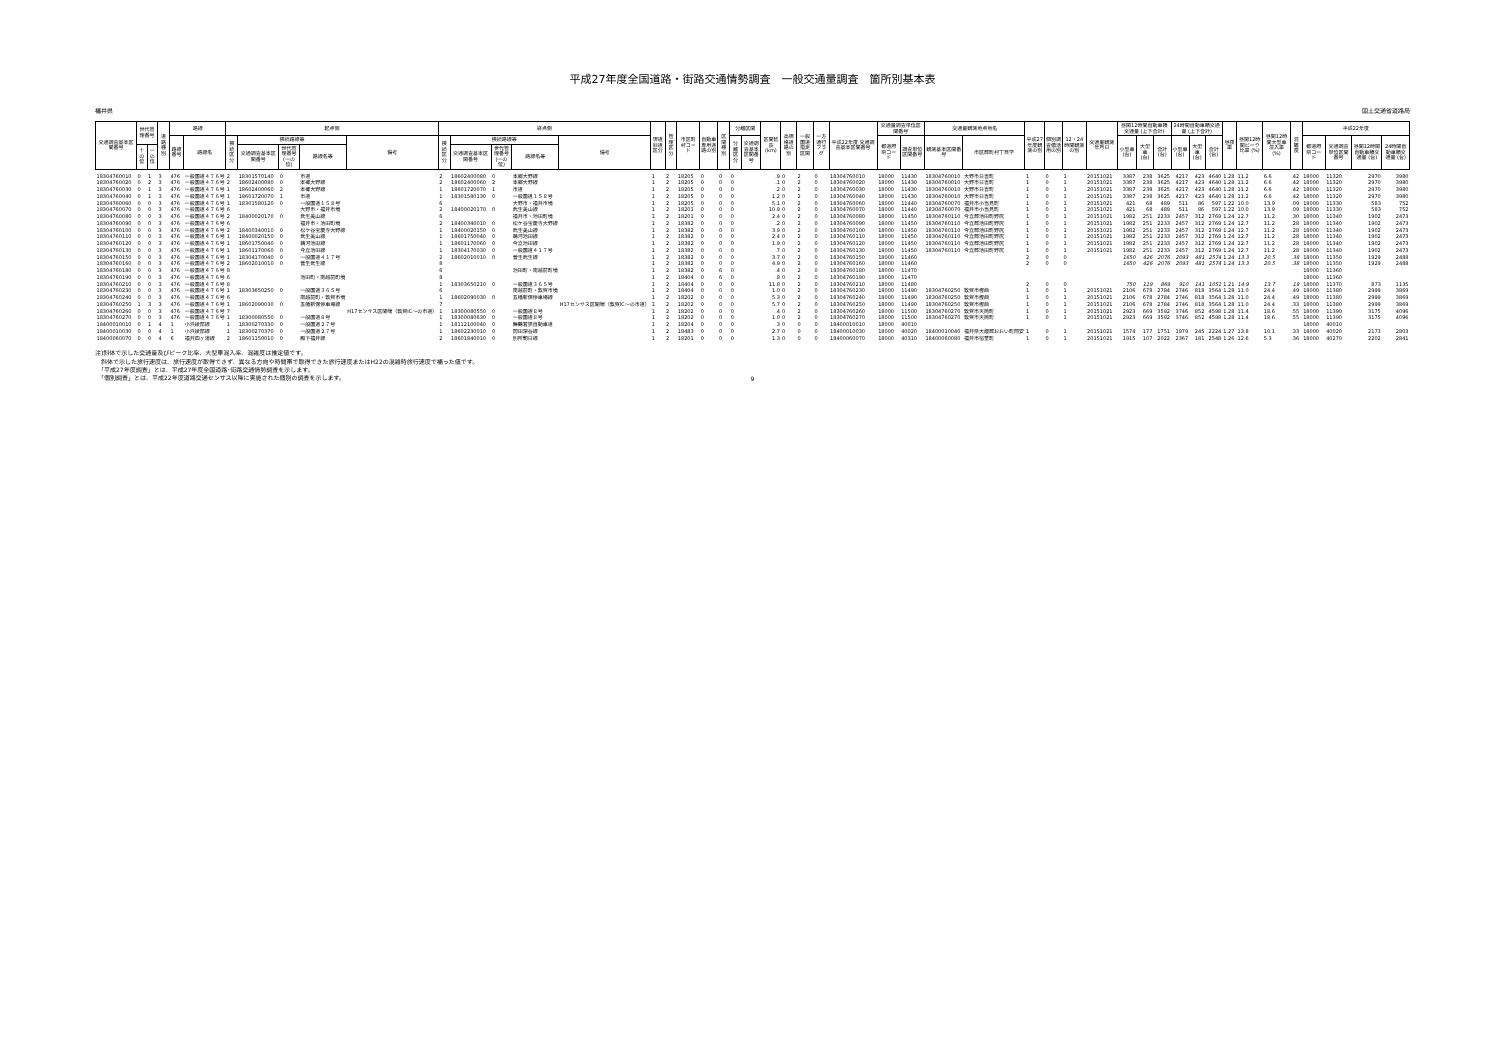平成27年度全国道路・街路交通情勢調査　一般交通量調査　箇所別基本表
福井県 国土交通省道路局
| 交通調査基本区間番号 | 世代管理番号 | | 道路種別 | 路線 | | 起点側 | | | | | 終点側 | | | | | 現道旧道区分 | 管理区分 | 市区町村コード | 自動車専用道路の別 | 区間種別 | 分離区間 | | 区間延長 (km) | 高規格道路の別 | 一般国道指定区間 | 一方通行フラグ | 平成22年度 交通調査基本区間番号 | 交通量調査単位区間番号 | | 交通量観測地点地名 | | 平成27年度観測の別 | 個別調査値活用の別 | 12・24時間観測の別 | 交通量観測年月日 | 昼間12時間自動車類交通量 (上下合計) | | | 24時間自動車類交通量 (上下合計) | | | 昼夜率 | 昼間12時間ピーク比率 (%) | 昼間12時間大型車混入率 (%) | 混雑度 | 平成22年度 | | | |
| --- | --- | --- | --- | --- | --- | --- | --- | --- | --- | --- | --- | --- | --- | --- | --- | --- | --- | --- | --- | --- | --- | --- | --- | --- | --- | --- | --- | --- | --- | --- | --- | --- | --- | --- | --- | --- | --- | --- | --- | --- | --- | --- | --- | --- | --- | --- | --- | --- | --- |
| | | | | 路線番号 | 路線名 | 接続区分 | 接続路線等 | | | 備考 | 接続区分 | 接続路線等 | | | 備考 | | | | | | 分離区分 | 交通調査基本区間番号 | | | | | | 都道府県コード | 調査単位区間番号 | 観測基本区間番号 | 市区郡町村丁目字 | | | | | 小型車 (台) | 大型車 (台) | 合計 (台) | 小型車 (台) | 大型車 (台) | 合計 (台) | | | | | 都道府県コード | 交通調査単位区間番号 | 昼間12時間自動車類交通量 (台) | 24時間自動車類交通量 (台) |
| | 十の位 | 一の位 | | | | | 交通調査基本区間番号 | 世代管理番号(一の位) | 路線名等 | | | 交通調査基本区間番号 | 世代管理番号(一の位) | 路線名等 | | | | | | | | | | | | | | | | | | | | | | | | | | | | | | | | | | | |
| 18304760010 | 0 | 1 | 3 | 476 | 一般国道４７６号 | 2 | 18301570140 | 0 | 市道 | | 2 | 18602400080 | 0 | 本郷大野線 | | 1 | 2 | 18205 | 0 | 0 | 0 | | .9 | 0 | 2 | 0 | 18304760010 | 18000 | 11430 | 18304760010 | 大野市日吉町 | 1 | 0 | 1 | 20151021 | 3387 | 238 | 3625 | 4217 | 423 | 4640 | 1.28 | 11.2 | 6.6 | .42 | 18000 | 11320 | 2970 | 3980 |
| 18304760020 | 0 | 2 | 3 | 476 | 一般国道４７６号 | 2 | 18602400080 | 0 | 本郷大野線 | | 2 | 18602400060 | 2 | 本郷大野線 | | 1 | 2 | 18205 | 0 | 0 | 0 | | .1 | 0 | 2 | 0 | 18304760020 | 18000 | 11430 | 18304760010 | 大野市日吉町 | 1 | 0 | 1 | 20151021 | 3387 | 238 | 3625 | 4217 | 423 | 4640 | 1.28 | 11.2 | 6.6 | .42 | 18000 | 11320 | 2970 | 3980 |
| 18304760030 | 0 | 1 | 3 | 476 | 一般国道４７６号 | 1 | 18602400060 | 2 | 本郷大野線 | | 1 | 18601720070 | 1 | 市道 | | 1 | 2 | 18205 | 0 | 0 | 0 | | .2 | 0 | 2 | 0 | 18304760030 | 18000 | 11430 | 18304760010 | 大野市日吉町 | 1 | 0 | 1 | 20151021 | 3387 | 238 | 3625 | 4217 | 423 | 4640 | 1.28 | 11.2 | 6.6 | .42 | 18000 | 11320 | 2970 | 3980 |
| 18304760040 | 0 | 1 | 3 | 476 | 一般国道４７６号 | 1 | 18601720070 | 1 | 市道 | | 1 | 18301580130 | 0 | 一般国道１５８号 | | 1 | 2 | 18205 | 0 | 0 | 0 | | 1.2 | 0 | 2 | 0 | 18304760040 | 18000 | 11430 | 18304760010 | 大野市日吉町 | 1 | 0 | 1 | 20151021 | 3387 | 238 | 3625 | 4217 | 423 | 4640 | 1.28 | 11.2 | 6.6 | .42 | 18000 | 11320 | 2970 | 3980 |
| 18304760060 | 0 | 0 | 3 | 476 | 一般国道４７６号 | 1 | 18301580120 | 0 | 一般国道１５８号 | | 6 | | | 大野市・福井市境 | | 1 | 2 | 18205 | 0 | 0 | 0 | | 5.1 | 0 | 2 | 0 | 18304760060 | 18000 | 11440 | 18304760070 | 福井市小当見町 | 1 | 0 | 1 | 20151021 | 421 | 68 | 489 | 511 | 86 | 597 | 1.22 | 10.0 | 13.9 | .09 | 18000 | 11330 | 583 | 752 |
| 18304760070 | 0 | 0 | 3 | 476 | 一般国道４７６号 | 6 | | | 大野市・福井市境 | | 2 | 18400020170 | 0 | 武生美山線 | | 1 | 2 | 18201 | 0 | 0 | 0 | | 10.9 | 0 | 2 | 0 | 18304760070 | 18000 | 11440 | 18304760070 | 福井市小当見町 | 1 | 0 | 1 | 20151021 | 421 | 68 | 489 | 511 | 86 | 597 | 1.22 | 10.0 | 13.9 | .09 | 18000 | 11330 | 583 | 752 |
| 18304760080 | 0 | 0 | 3 | 476 | 一般国道４７６号 | 2 | 18400020170 | 0 | 武生美山線 | | 6 | | | 福井市・池田町境 | | 1 | 2 | 18201 | 0 | 0 | 0 | | 2.4 | 0 | 2 | 0 | 18304760080 | 18000 | 11450 | 18304760110 | 今立郡池田町野尻 | 1 | 0 | 1 | 20151021 | 1982 | 251 | 2233 | 2457 | 312 | 2769 | 1.24 | 12.7 | 11.2 | .30 | 18000 | 11340 | 1902 | 2473 |
| 18304760090 | 0 | 0 | 3 | 476 | 一般国道４７６号 | 6 | | | 福井市・池田町境 | | 2 | 18400340010 | 0 | 松ケ谷宝慶寺大野線 | | 1 | 2 | 18382 | 0 | 0 | 0 | | .2 | 0 | 2 | 0 | 18304760090 | 18000 | 11450 | 18304760110 | 今立郡池田町野尻 | 1 | 0 | 1 | 20151021 | 1982 | 251 | 2233 | 2457 | 312 | 2769 | 1.24 | 12.7 | 11.2 | .28 | 18000 | 11340 | 1902 | 2473 |
| 18304760100 | 0 | 0 | 3 | 476 | 一般国道４７６号 | 2 | 18400340010 | 0 | 松ケ谷宝慶寺大野線 | | 1 | 18400020150 | 0 | 武生美山線 | | 1 | 2 | 18382 | 0 | 0 | 0 | | 3.9 | 0 | 2 | 0 | 18304760100 | 18000 | 11450 | 18304760110 | 今立郡池田町野尻 | 1 | 0 | 1 | 20151021 | 1982 | 251 | 2233 | 2457 | 312 | 2769 | 1.24 | 12.7 | 11.2 | .28 | 18000 | 11340 | 1902 | 2473 |
| 18304760110 | 0 | 0 | 3 | 476 | 一般国道４７６号 | 1 | 18400020150 | 0 | 武生美山線 | | 1 | 18601750040 | 0 | 鵜河池田線 | | 1 | 2 | 18382 | 0 | 0 | 0 | | 2.4 | 0 | 2 | 0 | 18304760110 | 18000 | 11450 | 18304760110 | 今立郡池田町野尻 | 1 | 0 | 1 | 20151021 | 1982 | 251 | 2233 | 2457 | 312 | 2769 | 1.24 | 12.7 | 11.2 | .28 | 18000 | 11340 | 1902 | 2473 |
| 18304760120 | 0 | 0 | 3 | 476 | 一般国道４７６号 | 1 | 18601750040 | 0 | 鵜河池田線 | | 1 | 18601170060 | 0 | 今立池田線 | | 1 | 2 | 18382 | 0 | 0 | 0 | | 1.9 | 0 | 2 | 0 | 18304760120 | 18000 | 11450 | 18304760110 | 今立郡池田町野尻 | 1 | 0 | 1 | 20151021 | 1982 | 251 | 2233 | 2457 | 312 | 2769 | 1.24 | 12.7 | 11.2 | .28 | 18000 | 11340 | 1902 | 2473 |
| 18304760130 | 0 | 0 | 3 | 476 | 一般国道４７６号 | 1 | 18601170060 | 0 | 今立池田線 | | 1 | 18304170030 | 0 | 一般国道４１７号 | | 1 | 2 | 18382 | 0 | 0 | 0 | | .7 | 0 | 2 | 0 | 18304760130 | 18000 | 11450 | 18304760110 | 今立郡池田町野尻 | 1 | 0 | 1 | 20151021 | 1982 | 251 | 2233 | 2457 | 312 | 2769 | 1.24 | 12.7 | 11.2 | .28 | 18000 | 11340 | 1902 | 2473 |
| 18304760150 | 0 | 0 | 3 | 476 | 一般国道４７６号 | 1 | 18304170040 | 0 | 一般国道４１７号 | | 2 | 18602010010 | 0 | 菅生武生線 | | 1 | 2 | 18382 | 0 | 0 | 0 | | 3.7 | 0 | 2 | 0 | 18304760150 | 18000 | 11460 | | | 2 | 0 | 0 | | 1650 | 426 | 2076 | 2093 | 481 | 2574 | 1.24 | 13.3 | 20.5 | .38 | 18000 | 11350 | 1929 | 2488 |
| 18304760160 | 0 | 0 | 3 | 476 | 一般国道４７６号 | 2 | 18602010010 | 0 | 菅生武生線 | | 8 | | | | | 1 | 2 | 18382 | 0 | 0 | 0 | | 4.9 | 0 | 2 | 0 | 18304760160 | 18000 | 11460 | | | 2 | 0 | 0 | | 1650 | 426 | 2076 | 2093 | 481 | 2574 | 1.24 | 13.3 | 20.5 | .38 | 18000 | 11350 | 1929 | 2488 |
| 18304760180 | 0 | 0 | 3 | 476 | 一般国道４７６号 | 8 | | | | | 6 | | | 池田町・南越前町境 | | 1 | 2 | 18382 | 0 | 6 | 0 | | .4 | 0 | 2 | 0 | 18304760180 | 18000 | 11470 | | | | | | | | | | | | | | | | | 18000 | 11360 | | |
| 18304760190 | 0 | 0 | 3 | 476 | 一般国道４７６号 | 6 | | | 池田町・南越前町境 | | 8 | | | | | 1 | 2 | 18404 | 0 | 6 | 0 | | .8 | 0 | 2 | 0 | 18304760190 | 18000 | 11470 | | | | | | | | | | | | | | | | | 18000 | 11360 | | |
| 18304760210 | 0 | 0 | 3 | 476 | 一般国道４７６号 | 8 | | | | | 1 | 18303650210 | 0 | 一般国道３６５号 | | 1 | 2 | 18404 | 0 | 0 | 0 | | 11.8 | 0 | 2 | 0 | 18304760210 | 18000 | 11480 | | | 2 | 0 | 0 | | 750 | 119 | 869 | 910 | 141 | 1051 | 1.21 | 14.9 | 13.7 | .19 | 18000 | 11370 | 873 | 1135 |
| 18304760230 | 0 | 0 | 3 | 476 | 一般国道４７６号 | 1 | 18303650250 | 0 | 一般国道３６５号 | | 6 | | | 南越前町・敦賀市境 | | 1 | 2 | 18404 | 0 | 0 | 0 | | 1.0 | 0 | 2 | 0 | 18304760230 | 18000 | 11490 | 18304760250 | 敦賀市樫曲 | 1 | 0 | 1 | 20151021 | 2106 | 678 | 2784 | 2746 | 818 | 3564 | 1.28 | 11.0 | 24.4 | .49 | 18000 | 11380 | 2999 | 3869 |
| 18304760240 | 0 | 0 | 3 | 476 | 一般国道４７６号 | 6 | | | 南越前町・敦賀市境 | | 1 | 18602090030 | 0 | 五幡新保停車場線 | | 1 | 2 | 18202 | 0 | 0 | 0 | | 5.3 | 0 | 2 | 0 | 18304760240 | 18000 | 11490 | 18304760250 | 敦賀市樫曲 | 1 | 0 | 1 | 20151021 | 2106 | 678 | 2784 | 2746 | 818 | 3564 | 1.28 | 11.0 | 24.4 | .49 | 18000 | 11380 | 2999 | 3869 |
| 18304760250 | 1 | 3 | 3 | 476 | 一般国道４７６号 | 1 | 18602090030 | 0 | 五幡新保停車場線 | | 7 | | | | H17センサス区間端（敦賀IC～の市道） | 1 | 2 | 18202 | 0 | 0 | 0 | | 5.7 | 0 | 2 | 0 | 18304760250 | 18000 | 11490 | 18304760250 | 敦賀市樫曲 | 1 | 0 | 1 | 20151021 | 2106 | 678 | 2784 | 2746 | 818 | 3564 | 1.28 | 11.0 | 24.4 | .33 | 18000 | 11380 | 2999 | 3869 |
| 18304760260 | 0 | 0 | 3 | 476 | 一般国道４７６号 | 7 | | | | H17センサス区間端（敦賀IC～の市道） | 1 | 18300080550 | 0 | 一般国道８号 | | 1 | 2 | 18202 | 0 | 0 | 0 | | .4 | 0 | 2 | 0 | 18304760260 | 18000 | 11500 | 18304760270 | 敦賀市天筒町 | 1 | 0 | 1 | 20151021 | 2923 | 669 | 3592 | 3746 | 852 | 4598 | 1.28 | 11.4 | 18.6 | .55 | 18000 | 11390 | 3175 | 4096 |
| 18304760270 | 0 | 0 | 3 | 476 | 一般国道４７６号 | 1 | 18300080550 | 0 | 一般国道８号 | | 1 | 18300080630 | 0 | 一般国道８号 | | 1 | 2 | 18202 | 0 | 0 | 0 | | 1.0 | 0 | 2 | 0 | 18304760270 | 18000 | 11500 | 18304760270 | 敦賀市天筒町 | 1 | 0 | 1 | 20151021 | 2923 | 669 | 3592 | 3746 | 852 | 4598 | 1.28 | 11.4 | 18.6 | .55 | 18000 | 11390 | 3175 | 4096 |
| 18400010010 | 0 | 1 | 4 | 1 | 小浜綾部線 | 1 | 18300270330 | 0 | 一般国道２７号 | | 1 | 18112100040 | 0 | 舞鶴若狭自動車道 | | 1 | 2 | 18204 | 0 | 0 | 0 | | .3 | 0 | 0 | 0 | 18400010010 | 18000 | 40010 | | | | | | | | | | | | | | | | | 18000 | 40010 | | |
| 18400010030 | 0 | 0 | 4 | 1 | 小浜綾部線 | 1 | 18300270370 | 0 | 一般国道２７号 | | 1 | 18602230010 | 0 | 岡田深谷線 | | 1 | 2 | 18483 | 0 | 0 | 0 | | 2.7 | 0 | 0 | 0 | 18400010030 | 18000 | 40020 | 18400010040 | 福井県大飯郡おおい町岡安 | 1 | 0 | 1 | 20151021 | 1574 | 177 | 1751 | 1979 | 245 | 2224 | 1.27 | 13.8 | 10.1 | .33 | 18000 | 40020 | 2173 | 2803 |
| 18400060070 | 0 | 0 | 4 | 6 | 福井四ヶ浦線 | 2 | 18601150010 | 0 | 殿下福井線 | | 2 | 18601840010 | 0 | 別所朝日線 | | 1 | 2 | 18201 | 0 | 0 | 0 | | 1.3 | 0 | 0 | 0 | 18400060070 | 18000 | 40310 | 18400060080 | 福井市宿堂町 | 1 | 0 | 1 | 20151021 | 1915 | 107 | 2022 | 2367 | 181 | 2548 | 1.26 | 12.6 | 5.3 | .36 | 18000 | 40270 | 2202 | 2841 |
注)斜体で示した交通量及びピーク比率、大型車混入率、混雑度は推定値です。
　斜体で示した旅行速度は、旅行速度が取得できず、異なる方向や時間帯で取得できた旅行速度またはH22の混雑時旅行速度で補った値です。
　「平成27年度調査」とは、平成27年度全国道路･街路交通情勢調査を示します。
　「個別調査」とは、平成22年度道路交通センサス以降に実施された個別の調査を示します。
9